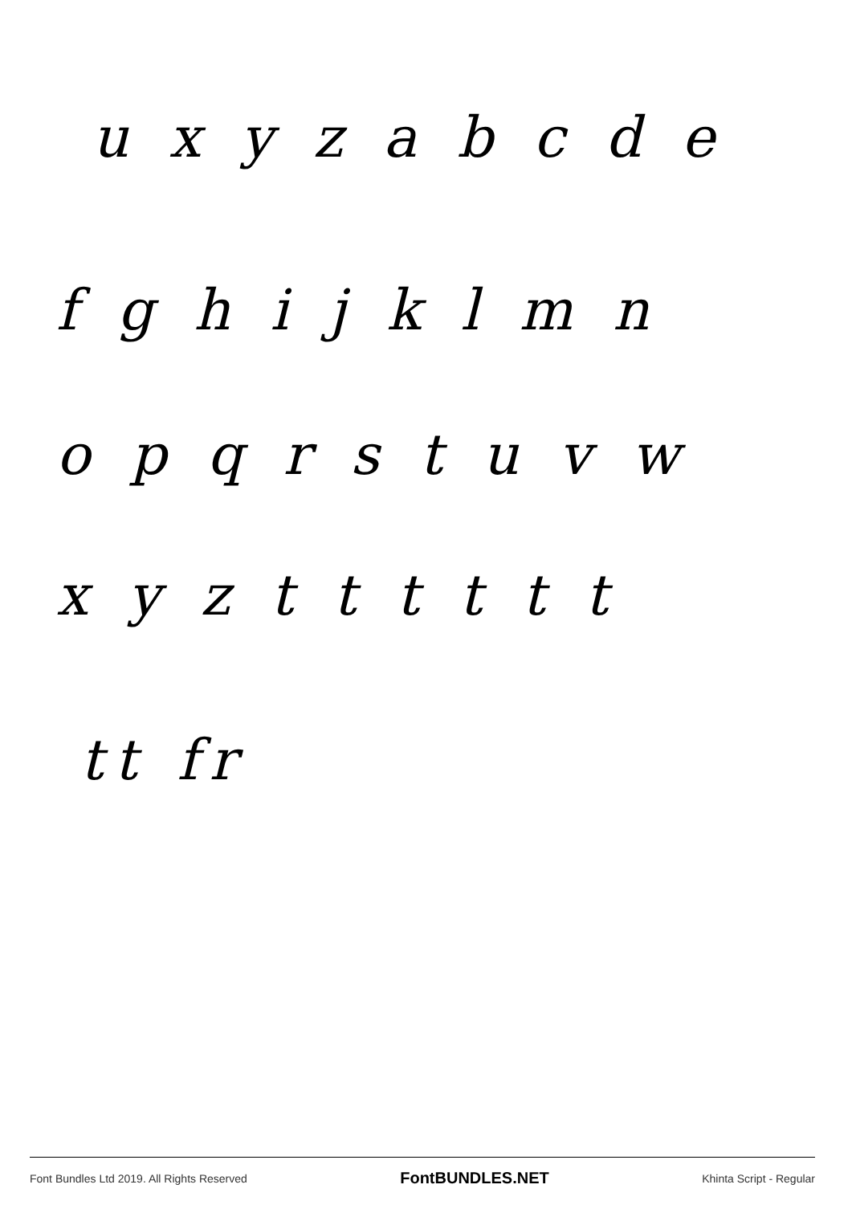u x y z a b c d e
f g h i j k l m n
o p q r s t u v w
x y z t t t t t t
tt fr
Font Bundles Ltd 2019. All Rights Reserved FontBUNDLES.NET Khinta Script - Regular